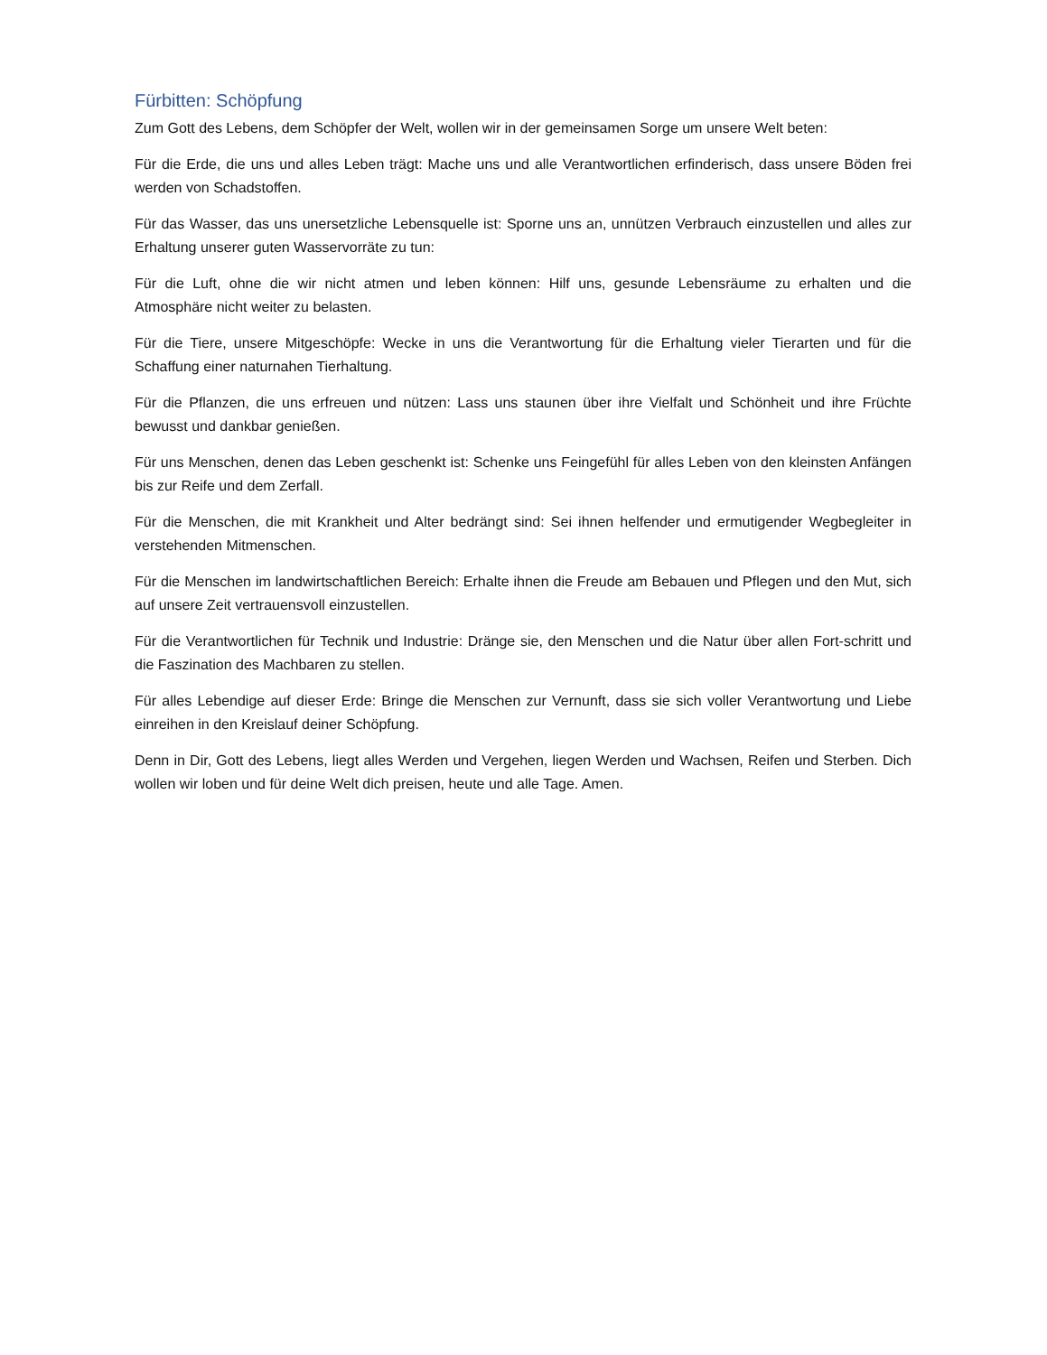Fürbitten: Schöpfung
Zum Gott des Lebens, dem Schöpfer der Welt, wollen wir in der gemeinsamen Sorge um unsere Welt beten:
Für die Erde, die uns und alles Leben trägt: Mache uns und alle Verantwortlichen erfinderisch, dass unsere Böden frei werden von Schadstoffen.
Für das Wasser, das uns unersetzliche Lebensquelle ist: Sporne uns an, unnützen Verbrauch einzustellen und alles zur Erhaltung unserer guten Wasservorräte zu tun:
Für die Luft, ohne die wir nicht atmen und leben können: Hilf uns, gesunde Lebensräume zu erhalten und die Atmosphäre nicht weiter zu belasten.
Für die Tiere, unsere Mitgeschöpfe: Wecke in uns die Verantwortung für die Erhaltung vieler Tierarten und für die Schaffung einer naturnahen Tierhaltung.
Für die Pflanzen, die uns erfreuen und nützen: Lass uns staunen über ihre Vielfalt und Schönheit und ihre Früchte bewusst und dankbar genießen.
Für uns Menschen, denen das Leben geschenkt ist: Schenke uns Feingefühl für alles Leben von den kleinsten Anfängen bis zur Reife und dem Zerfall.
Für die Menschen, die mit Krankheit und Alter bedrängt sind: Sei ihnen helfender und ermutigender Wegbegleiter in verstehenden Mitmenschen.
Für die Menschen im landwirtschaftlichen Bereich: Erhalte ihnen die Freude am Bebauen und Pflegen und den Mut, sich auf unsere Zeit vertrauensvoll einzustellen.
Für die Verantwortlichen für Technik und Industrie: Dränge sie, den Menschen und die Natur über allen Fort-schritt und die Faszination des Machbaren zu stellen.
Für alles Lebendige auf dieser Erde: Bringe die Menschen zur Vernunft, dass sie sich voller Verantwortung und Liebe einreihen in den Kreislauf deiner Schöpfung.
Denn in Dir, Gott des Lebens, liegt alles Werden und Vergehen, liegen Werden und Wachsen, Reifen und Sterben. Dich wollen wir loben und für deine Welt dich preisen, heute und alle Tage. Amen.